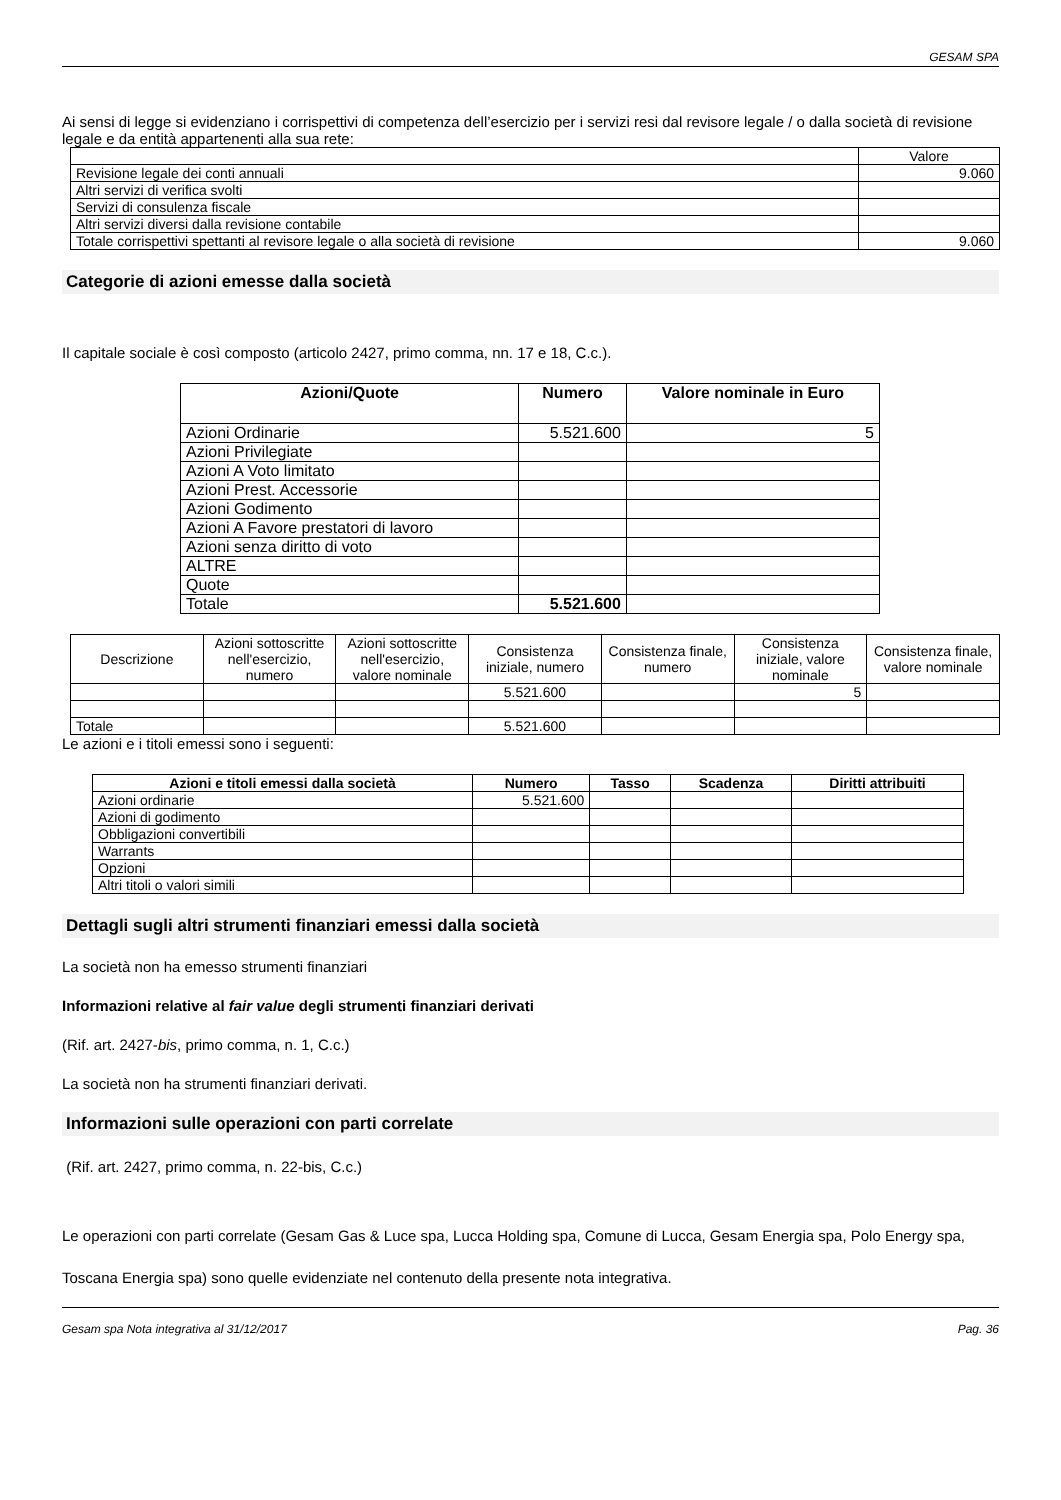GESAM SPA
Ai sensi di legge si evidenziano i corrispettivi di competenza dell’esercizio per i servizi resi dal revisore legale / o dalla società di revisione legale e da entità appartenenti alla sua rete:
| | Valore |
| Revisione legale dei conti annuali | 9.060 |
| Altri servizi di verifica svolti | |
| Servizi di consulenza fiscale | |
| Altri servizi diversi dalla revisione contabile | |
| Totale corrispettivi spettanti al revisore legale o alla società di revisione | 9.060 |
Categorie di azioni emesse dalla società
Il capitale sociale è così composto (articolo 2427, primo comma, nn. 17 e 18, C.c.).
| Azioni/Quote | Numero | Valore nominale in Euro |
| --- | --- | --- |
| Azioni Ordinarie | 5.521.600 | 5 |
| Azioni Privilegiate | | |
| Azioni A Voto limitato | | |
| Azioni Prest. Accessorie | | |
| Azioni Godimento | | |
| Azioni A Favore prestatori di lavoro | | |
| Azioni senza diritto di voto | | |
| ALTRE | | |
| Quote | | |
| Totale | 5.521.600 | |
| Descrizione | Azioni sottoscritte nell'esercizio, numero | Azioni sottoscritte nell'esercizio, valore nominale | Consistenza iniziale, numero | Consistenza finale, numero | Consistenza iniziale, valore nominale | Consistenza finale, valore nominale |
| | | | 5.521.600 | | 5 | |
| Totale | | | 5.521.600 | | | |
Le azioni e i titoli emessi sono i seguenti:
| Azioni e titoli emessi dalla società | Numero | Tasso | Scadenza | Diritti attribuiti |
| --- | --- | --- | --- | --- |
| Azioni ordinarie | 5.521.600 | | | |
| Azioni di godimento | | | | |
| Obbligazioni convertibili | | | | |
| Warrants | | | | |
| Opzioni | | | | |
| Altri titoli o valori simili | | | | |
Dettagli sugli altri strumenti finanziari emessi dalla società
La società non ha emesso strumenti finanziari
Informazioni relative al fair value degli strumenti finanziari derivati
(Rif. art. 2427-bis, primo comma, n. 1, C.c.)
La società non ha strumenti finanziari derivati.
Informazioni sulle operazioni con parti correlate
(Rif. art. 2427, primo comma, n. 22-bis, C.c.)
Le operazioni con parti correlate (Gesam Gas & Luce spa, Lucca Holding spa, Comune di Lucca, Gesam Energia spa, Polo Energy spa, Toscana Energia spa) sono quelle evidenziate nel contenuto della presente nota integrativa.
Gesam spa Nota integrativa al 31/12/2017 Pag. 36